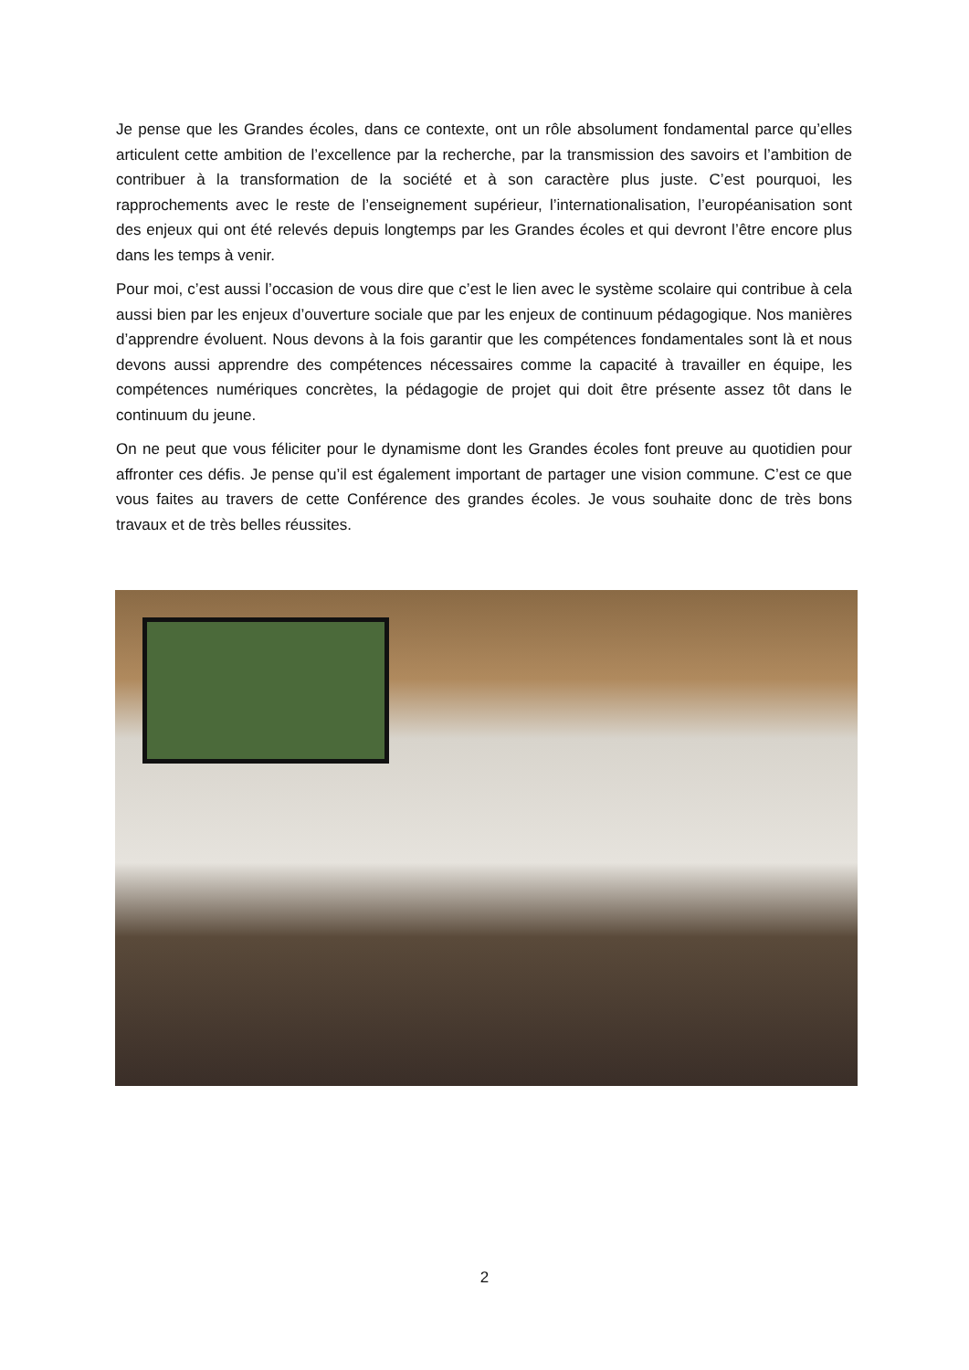Je pense que les Grandes écoles, dans ce contexte, ont un rôle absolument fondamental parce qu’elles articulent cette ambition de l’excellence par la recherche, par la transmission des savoirs et l’ambition de contribuer à la transformation de la société et à son caractère plus juste. C’est pourquoi, les rapprochements avec le reste de l’enseignement supérieur, l’internationalisation, l’européanisation sont des enjeux qui ont été relevés depuis longtemps par les Grandes écoles et qui devront l’être encore plus dans les temps à venir.
Pour moi, c’est aussi l’occasion de vous dire que c’est le lien avec le système scolaire qui contribue à cela aussi bien par les enjeux d’ouverture sociale que par les enjeux de continuum pédagogique. Nos manières d’apprendre évoluent. Nous devons à la fois garantir que les compétences fondamentales sont là et nous devons aussi apprendre des compétences nécessaires comme la capacité à travailler en équipe, les compétences numériques concrètes, la pédagogie de projet qui doit être présente assez tôt dans le continuum du jeune.
On ne peut que vous féliciter pour le dynamisme dont les Grandes écoles font preuve au quotidien pour affronter ces défis. Je pense qu’il est également important de partager une vision commune. C’est ce que vous faites au travers de cette Conférence des grandes écoles. Je vous souhaite donc de très bons travaux et de très belles réussites.
2